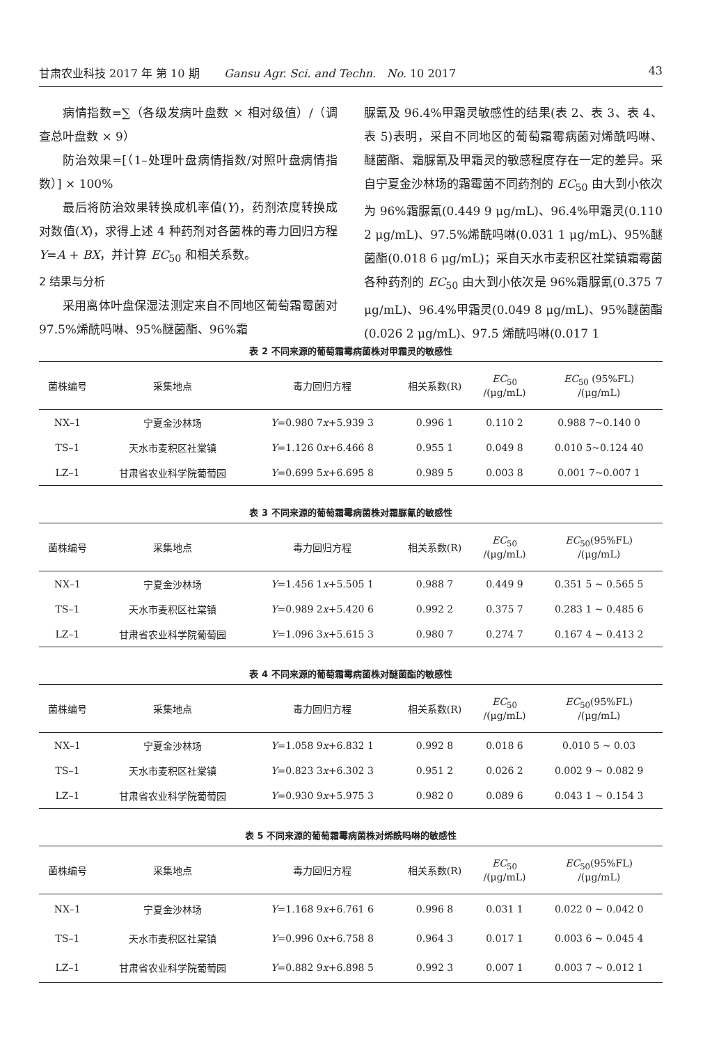甘肃农业科技 2017 年 第 10 期 Gansu Agr. Sci. and Techn. No. 10 2017 43
病情指数=∑（各级发病叶盘数 × 相对级值）/（调查总叶盘数 × 9）
防治效果=[（1–处理叶盘病情指数/对照叶盘病情指数）] × 100%
最后将防治效果转换成机率值(Y)，药剂浓度转换成对数值(X)，求得上述 4 种药剂对各菌株的毒力回归方程 Y=A + BX，并计算 EC<sub>50</sub> 和相关系数。
2 结果与分析
采用离体叶盘保湿法测定来自不同地区葡萄霜霉菌对 97.5%烯酰吗啉、95%醚菌酯、96%霜
脲氰及 96.4%甲霜灵敏感性的结果(表 2、表 3、表 4、表 5)表明，采自不同地区的葡萄霜霉病菌对烯酰吗啉、醚菌酯、霜脲氰及甲霜灵的敏感程度存在一定的差异。采自宁夏金沙林场的霜霉菌不同药剂的 EC<sub>50</sub> 由大到小依次为 96%霜脲氰(0.449 9 μg/mL)、96.4%甲霜灵(0.110 2 μg/mL)、97.5%烯酰吗啉(0.031 1 μg/mL)、95%醚菌酯(0.018 6 μg/mL)；采自天水市麦积区社棠镇霜霉菌各种药剂的 EC<sub>50</sub> 由大到小依次是 96%霜脲氰(0.375 7 μg/mL)、96.4%甲霜灵(0.049 8 μg/mL)、95%醚菌酯(0.026 2 μg/mL)、97.5 烯酰吗啉(0.017 1
表 2 不同来源的葡萄霜霉病菌株对甲霜灵的敏感性
| 菌株编号 | 采集地点 | 毒力回归方程 | 相关系数(R) | EC<sub>50</sub> /(μg/mL) | EC<sub>50</sub> (95%FL) /(μg/mL) |
| --- | --- | --- | --- | --- | --- |
| NX–1 | 宁夏金沙林场 | Y =0.980 7 x +5.939 3 | 0.996 1 | 0.110 2 | 0.988 7~0.140 0 |
| TS–1 | 天水市麦积区社棠镇 | Y =1.126 0 x +6.466 8 | 0.955 1 | 0.049 8 | 0.010 5~0.124 40 |
| LZ–1 | 甘肃省农业科学院葡萄园 | Y =0.699 5 x +6.695 8 | 0.989 5 | 0.003 8 | 0.001 7~0.007 1 |
表 3 不同来源的葡萄霜霉病菌株对霜脲氰的敏感性
| 菌株编号 | 采集地点 | 毒力回归方程 | 相关系数(R) | EC<sub>50</sub> /(μg/mL) | EC<sub>50</sub>(95%FL) /(μg/mL) |
| --- | --- | --- | --- | --- | --- |
| NX–1 | 宁夏金沙林场 | Y =1.456 1 x +5.505 1 | 0.988 7 | 0.449 9 | 0.351 5 ~ 0.565 5 |
| TS–1 | 天水市麦积区社棠镇 | Y =0.989 2 x +5.420 6 | 0.992 2 | 0.375 7 | 0.283 1 ~ 0.485 6 |
| LZ–1 | 甘肃省农业科学院葡萄园 | Y =1.096 3 x +5.615 3 | 0.980 7 | 0.274 7 | 0.167 4 ~ 0.413 2 |
表 4 不同来源的葡萄霜霉病菌株对醚菌酯的敏感性
| 菌株编号 | 采集地点 | 毒力回归方程 | 相关系数(R) | EC<sub>50</sub> /(μg/mL) | EC<sub>50</sub>(95%FL) /(μg/mL) |
| --- | --- | --- | --- | --- | --- |
| NX–1 | 宁夏金沙林场 | Y =1.058 9 x +6.832 1 | 0.992 8 | 0.018 6 | 0.010 5 ~ 0.03 |
| TS–1 | 天水市麦积区社棠镇 | Y =0.823 3 x +6.302 3 | 0.951 2 | 0.026 2 | 0.002 9 ~ 0.082 9 |
| LZ–1 | 甘肃省农业科学院葡萄园 | Y =0.930 9 x +5.975 3 | 0.982 0 | 0.089 6 | 0.043 1 ~ 0.154 3 |
表 5 不同来源的葡萄霜霉病菌株对烯酰吗啉的敏感性
| 菌株编号 | 采集地点 | 毒力回归方程 | 相关系数(R) | EC<sub>50</sub> /(μg/mL) | EC<sub>50</sub>(95%FL) /(μg/mL) |
| --- | --- | --- | --- | --- | --- |
| NX–1 | 宁夏金沙林场 | Y =1.168 9 x +6.761 6 | 0.996 8 | 0.031 1 | 0.022 0 ~ 0.042 0 |
| TS–1 | 天水市麦积区社棠镇 | Y =0.996 0 x +6.758 8 | 0.964 3 | 0.017 1 | 0.003 6 ~ 0.045 4 |
| LZ–1 | 甘肃省农业科学院葡萄园 | Y =0.882 9 x +6.898 5 | 0.992 3 | 0.007 1 | 0.003 7 ~ 0.012 1 |